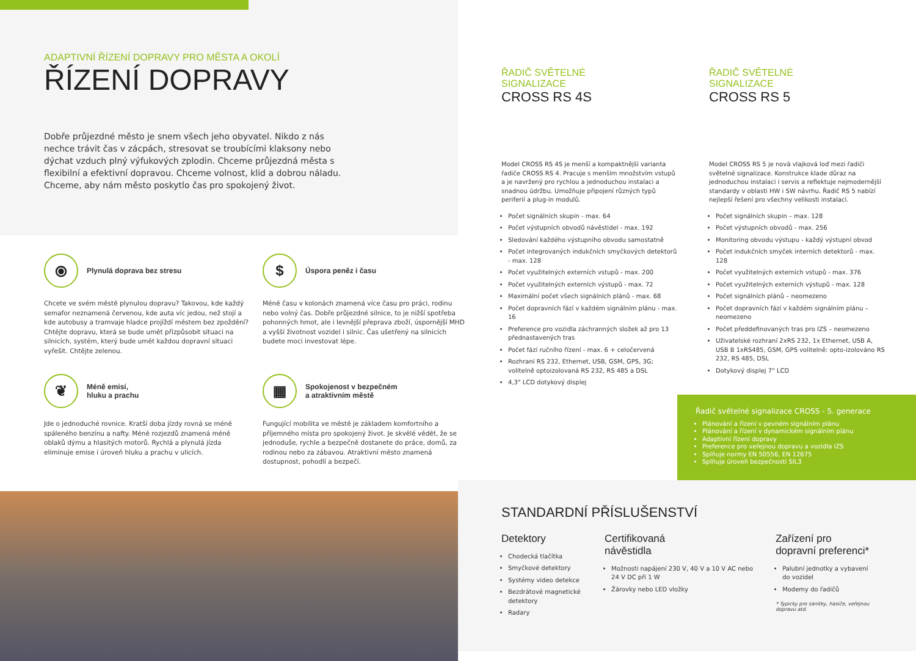ADAPTIVNÍ ŘÍZENÍ DOPRAVY PRO MĚSTA A OKOLÍ
ŘÍZENÍ DOPRAVY
Dobře průjezdné město je snem všech jeho obyvatel. Nikdo z nás nechce trávit čas v zácpách, stresovat se troubícími klaksony nebo dýchat vzduch plný výfukových zplodin. Chceme průjezdná města s flexibilní a efektivní dopravou. Chceme volnost, klid a dobrou náladu. Chceme, aby nám město poskytlo čas pro spokojený život.
⦿
Plynulá doprava bez stresu
Chcete ve svém městě plynulou dopravu? Takovou, kde každý semafor neznamená červenou, kde auta víc jedou, než stojí a kde autobusy a tramvaje hladce projíždí městem bez zpoždění? Chtějte dopravu, která se bude umět přizpůsobit situaci na silnicích, systém, který bude umět každou dopravní situaci vyřešit. Chtějte zelenou.
$
Úspora peněz i času
Méně času v kolonách znamená více času pro práci, rodinu nebo volný čas. Dobře průjezdné silnice, to je nižší spotřeba pohonných hmot, ale i levnější přeprava zboží, úspornější MHD a vyšší životnost vozidel i silnic. Čas ušetřený na silnicích budete moci investovat lépe.
❦
Méně emisí,
hluku a prachu
Jde o jednoduché rovnice. Kratší doba jízdy rovná se méně spáleného benzínu a nafty. Méně rozjezdů znamená méně oblaků dýmu a hlasitých motorů. Rychlá a plynulá jízda eliminuje emise i úroveň hluku a prachu v ulicích.
▦
Spokojenost v bezpečném
a atraktivním městě
Fungující mobilita ve městě je základem komfortního a příjemného místa pro spokojený život. Je skvělé vědět, že se jednoduše, rychle a bezpečně dostanete do práce, domů, za rodinou nebo za zábavou. Atraktivní město znamená dostupnost, pohodlí a bezpečí.
ŘADIČ SVĚTELNÉ
SIGNALIZACE
CROSS RS 4S
Model CROSS RS 4S je menší a kompaktnější varianta řadiče CROSS RS 4. Pracuje s menším množstvím vstupů a je navržený pro rychlou a jednoduchou instalaci a snadnou údržbu. Umožňuje připojení různých typů periferií a plug-in modulů.
Počet signálních skupin - max. 64
Počet výstupních obvodů návěstidel - max. 192
Sledování každého výstupního obvodu samostatně
Počet integrovaných indukčních smyčkových detektorů - max. 128
Počet využitelných externích vstupů - max. 200
Počet využitelných externích výstupů - max. 72
Maximální počet všech signálních plánů - max. 68
Počet dopravních fází v každém signálním plánu - max. 16
Preference pro vozidla záchranných složek až pro 13 přednastavených tras
Počet fází ručního řízení - max. 6 + celočervená
Rozhraní RS 232, Ethernet, USB, GSM, GPS, 3G; volitelně optoizolovaná RS 232, RS 485 a DSL
4,3" LCD dotykový displej
ŘADIČ SVĚTELNÉ
SIGNALIZACE
CROSS RS 5
Model CROSS RS 5 je nová vlajková loď mezi řadiči světelné signalizace. Konstrukce klade důraz na jednoduchou instalaci i servis a reflektuje nejmodernější standardy v oblasti HW i SW návrhu. Řadič RS 5 nabízí nejlepší řešení pro všechny velikosti instalací.
Počet signálních skupin – max. 128
Počet výstupních obvodů - max. 256
Monitoring obvodu výstupu - každý výstupní obvod
Počet indukčních smyček interních detektorů - max. 128
Počet využitelných externích vstupů - max. 376
Počet využitelných externích výstupů - max. 128
Počet signálních plánů – neomezeno
Počet dopravních fází v každém signálním plánu – neomezeno
Počet předdefinovaných tras pro IZS – neomezeno
Uživatelské rozhraní 2xRS 232, 1x Ethernet, USB A, USB B 1xRS485, GSM, GPS volitelně: opto-izolováno RS 232, RS 485, DSL
Dotykový displej 7" LCD
Řadič světelné signalizace CROSS - 5. generace
Plánování a řízení v pevném signálním plánu
Plánování a řízení v dynamickém signálním plánu
Adaptivní řízení dopravy
Preference pro veřejnou dopravu a vozidla IZS
Splňuje normy EN 50556, EN 12675
Splňuje úroveň bezpečnosti SIL3
STANDARDNÍ PŘÍSLUŠENSTVÍ
Detektory
Chodecká tlačítka
Smyčkové detektory
Systémy video detekce
Bezdrátové magnetické detektory
Radary
Certifikovaná
návěstidla
Možnosti napájení 230 V, 40 V a 10 V AC nebo 24 V DC při 1 W
Žárovky nebo LED vložky
Zařízení pro
dopravní preferenci*
Palubní jednotky a vybavení do vozidel
Modemy do řadičů
* Typicky pro sanitky, hasiče, veřejnou dopravu atd.